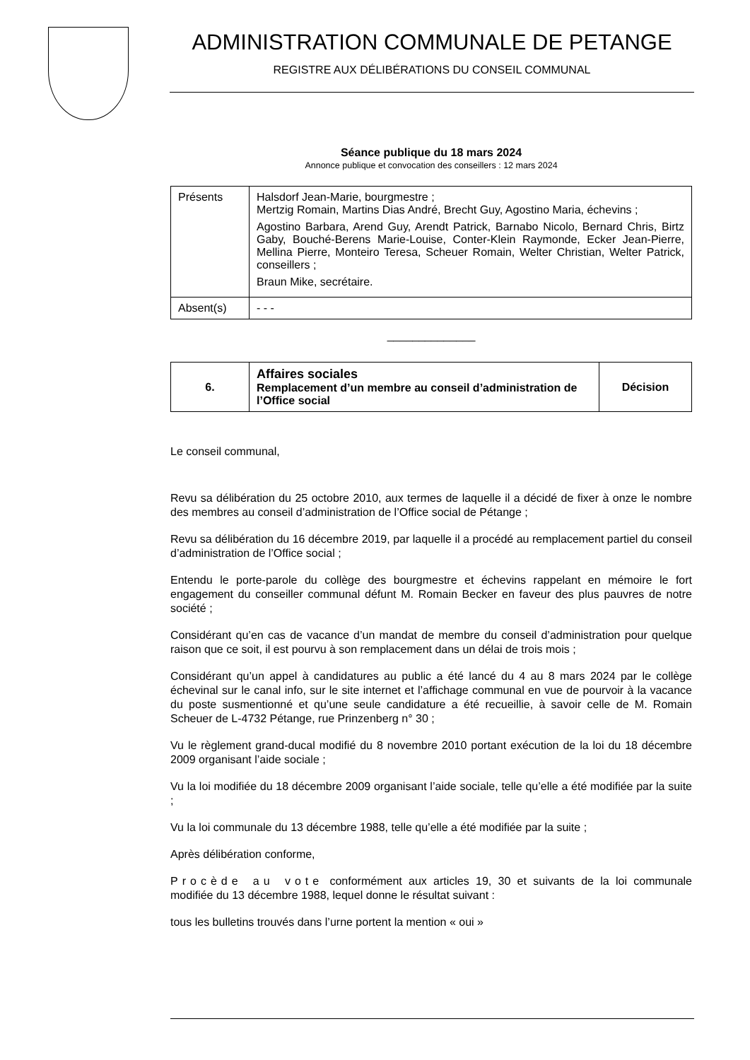ADMINISTRATION COMMUNALE DE PETANGE
REGISTRE AUX DÉLIBÉRATIONS DU CONSEIL COMMUNAL
Séance publique du 18 mars 2024
Annonce publique et convocation des conseillers : 12 mars 2024
| Présents | Halsdorf Jean-Marie, bourgmestre ; Mertzig Romain, Martins Dias André, Brecht Guy, Agostino Maria, échevins ; Agostino Barbara, Arend Guy, Arendt Patrick, Barnabo Nicolo, Bernard Chris, Birtz Gaby, Bouché-Berens Marie-Louise, Conter-Klein Raymonde, Ecker Jean-Pierre, Mellina Pierre, Monteiro Teresa, Scheuer Romain, Welter Christian, Welter Patrick, conseillers ; Braun Mike, secrétaire. |
| Absent(s) | - - - |
______________
| 6. | Affaires sociales Remplacement d’un membre au conseil d’administration de l’Office social | Décision |
Le conseil communal,
Revu sa délibération du 25 octobre 2010, aux termes de laquelle il a décidé de fixer à onze le nombre des membres au conseil d’administration de l’Office social de Pétange ;
Revu sa délibération du 16 décembre 2019, par laquelle il a procédé au remplacement partiel du conseil d’administration de l’Office social ;
Entendu le porte-parole du collège des bourgmestre et échevins rappelant en mémoire le fort engagement du conseiller communal défunt M. Romain Becker en faveur des plus pauvres de notre société ;
Considérant qu’en cas de vacance d’un mandat de membre du conseil d’administration pour quelque raison que ce soit, il est pourvu à son remplacement dans un délai de trois mois ;
Considérant qu’un appel à candidatures au public a été lancé du 4 au 8 mars 2024 par le collège échevinal sur le canal info, sur le site internet et l’affichage communal en vue de pourvoir à la vacance du poste susmentionné et qu’une seule candidature a été recueillie, à savoir celle de M. Romain Scheuer de L-4732 Pétange, rue Prinzenberg n° 30 ;
Vu le règlement grand-ducal modifié du 8 novembre 2010 portant exécution de la loi du 18 décembre 2009 organisant l’aide sociale ;
Vu la loi modifiée du 18 décembre 2009 organisant l’aide sociale, telle qu’elle a été modifiée par la suite ;
Vu la loi communale du 13 décembre 1988, telle qu’elle a été modifiée par la suite ;
Après délibération conforme,
Procède au vote conformément aux articles 19, 30 et suivants de la loi communale modifiée du 13 décembre 1988, lequel donne le résultat suivant :
tous les bulletins trouvés dans l’urne portent la mention « oui »